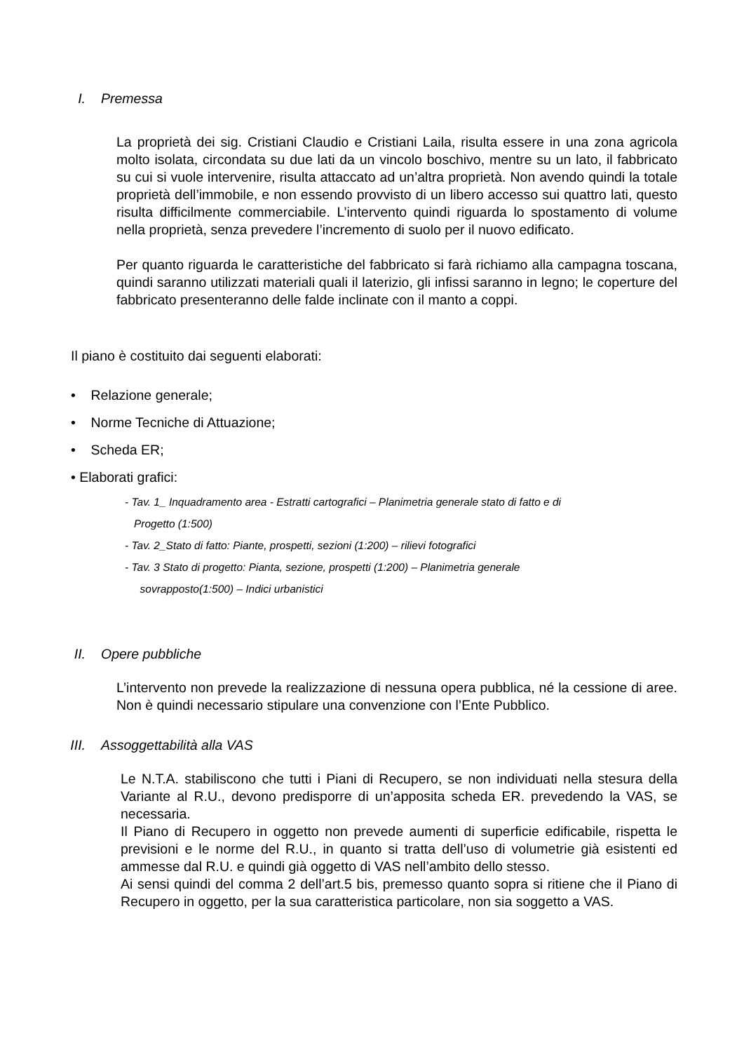I. Premessa
La proprietà dei sig. Cristiani Claudio e Cristiani Laila, risulta essere in una zona agricola molto isolata, circondata su due lati da un vincolo boschivo, mentre su un lato, il fabbricato su cui si vuole intervenire, risulta attaccato ad un’altra proprietà. Non avendo quindi la totale proprietà dell’immobile, e non essendo provvisto di un libero accesso sui quattro lati, questo risulta difficilmente commerciabile. L’intervento quindi riguarda lo spostamento di volume nella proprietà, senza prevedere l’incremento di suolo per il nuovo edificato.
Per quanto riguarda le caratteristiche del fabbricato si farà richiamo alla campagna toscana, quindi saranno utilizzati materiali quali il laterizio, gli infissi saranno in legno; le coperture del fabbricato presenteranno delle falde inclinate con il manto a coppi.
Il piano è costituito dai seguenti elaborati:
• Relazione generale;
• Norme Tecniche di Attuazione;
• Scheda ER;
• Elaborati grafici:
- Tav. 1_ Inquadramento area - Estratti cartografici – Planimetria generale stato di fatto e di
Progetto (1:500)
- Tav. 2_Stato di fatto: Piante, prospetti, sezioni (1:200) – rilievi fotografici
- Tav. 3 Stato di progetto: Pianta, sezione, prospetti (1:200) – Planimetria generale
sovrapposto(1:500) – Indici urbanistici
II. Opere pubbliche
L’intervento non prevede la realizzazione di nessuna opera pubblica, né la cessione di aree. Non è quindi necessario stipulare una convenzione con l’Ente Pubblico.
III. Assoggettabilità alla VAS
Le N.T.A. stabiliscono che tutti i Piani di Recupero, se non individuati nella stesura della Variante al R.U., devono predisporre di un’apposita scheda ER. prevedendo la VAS, se necessaria.
Il Piano di Recupero in oggetto non prevede aumenti di superficie edificabile, rispetta le previsioni e le norme del R.U., in quanto si tratta dell’uso di volumetrie già esistenti ed ammesse dal R.U. e quindi già oggetto di VAS nell’ambito dello stesso.
Ai sensi quindi del comma 2 dell’art.5 bis, premesso quanto sopra si ritiene che il Piano di Recupero in oggetto, per la sua caratteristica particolare, non sia soggetto a VAS.